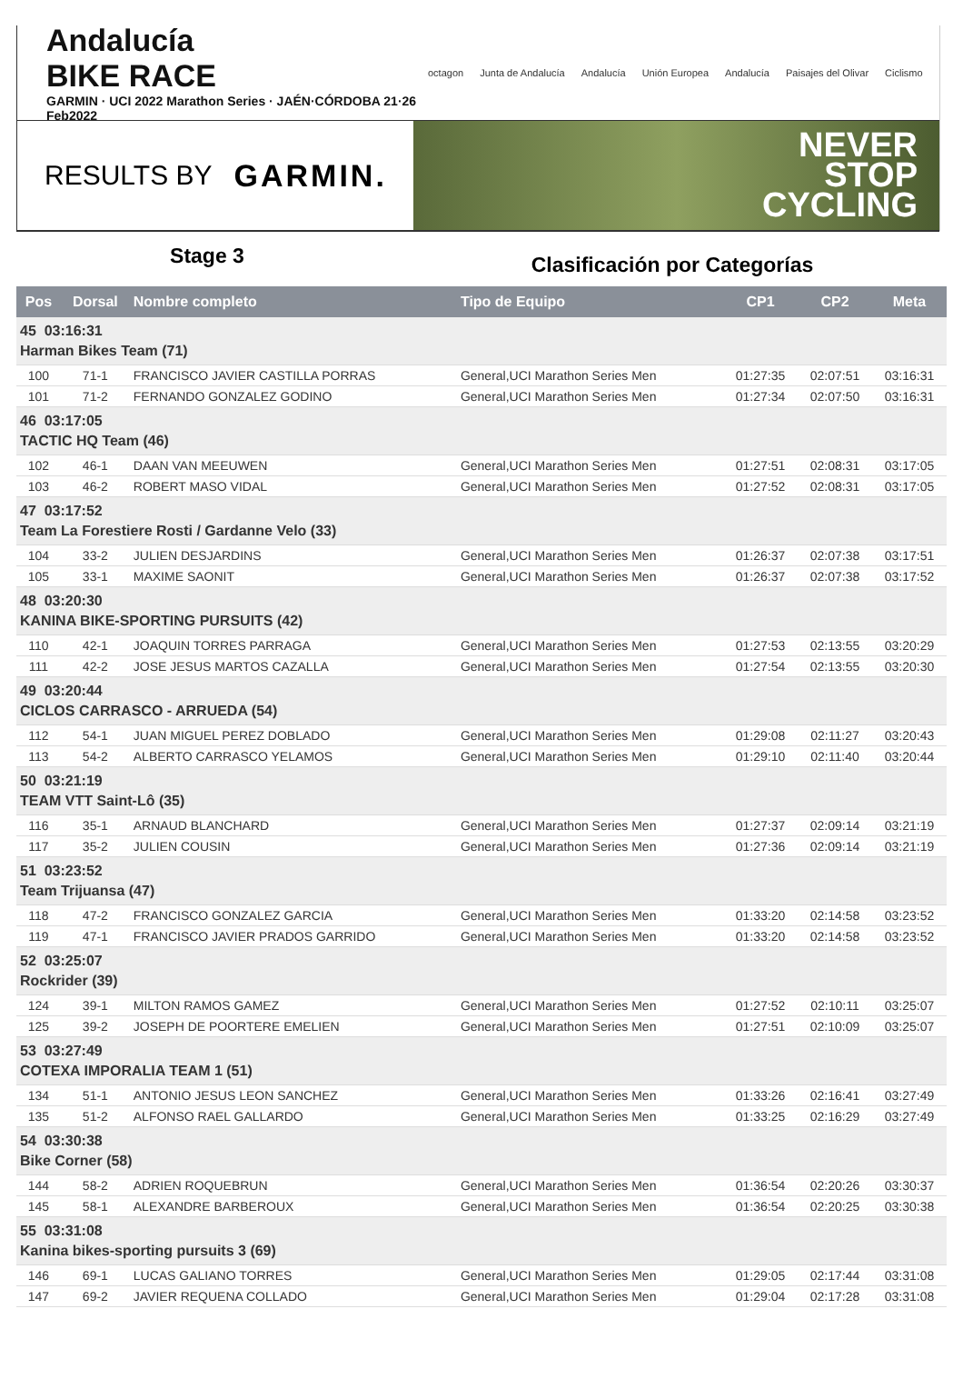Andalucía
BIKE RACE
GARMIN · UCI 2022 Marathon Series · JAÉN·CÓRDOBA 21·26 Feb2022
octagon Junta de Andalucía Andalucía Unión Europea Andalucía Paisajes del Olivar Ciclismo
RESULTS BY GARMIN.
NEVER
STOP
CYCLING
Stage 3
Clasificación por Categorías
| Pos | Dorsal | Nombre completo | Tipo de Equipo | CP1 | CP2 | Meta |
| --- | --- | --- | --- | --- | --- | --- |
| 45 03:16:31 | | | | | | |
| Harman Bikes Team (71) | | | | | | |
| 100 | 71-1 | FRANCISCO JAVIER CASTILLA PORRAS | General,UCI Marathon Series Men | 01:27:35 | 02:07:51 | 03:16:31 |
| 101 | 71-2 | FERNANDO GONZALEZ GODINO | General,UCI Marathon Series Men | 01:27:34 | 02:07:50 | 03:16:31 |
| 46 03:17:05 | | | | | | |
| TACTIC HQ Team (46) | | | | | | |
| 102 | 46-1 | DAAN VAN MEEUWEN | General,UCI Marathon Series Men | 01:27:51 | 02:08:31 | 03:17:05 |
| 103 | 46-2 | ROBERT MASO VIDAL | General,UCI Marathon Series Men | 01:27:52 | 02:08:31 | 03:17:05 |
| 47 03:17:52 | | | | | | |
| Team La Forestiere Rosti / Gardanne Velo (33) | | | | | | |
| 104 | 33-2 | JULIEN DESJARDINS | General,UCI Marathon Series Men | 01:26:37 | 02:07:38 | 03:17:51 |
| 105 | 33-1 | MAXIME SAONIT | General,UCI Marathon Series Men | 01:26:37 | 02:07:38 | 03:17:52 |
| 48 03:20:30 | | | | | | |
| KANINA BIKE-SPORTING PURSUITS (42) | | | | | | |
| 110 | 42-1 | JOAQUIN TORRES PARRAGA | General,UCI Marathon Series Men | 01:27:53 | 02:13:55 | 03:20:29 |
| 111 | 42-2 | JOSE JESUS MARTOS CAZALLA | General,UCI Marathon Series Men | 01:27:54 | 02:13:55 | 03:20:30 |
| 49 03:20:44 | | | | | | |
| CICLOS CARRASCO - ARRUEDA (54) | | | | | | |
| 112 | 54-1 | JUAN MIGUEL PEREZ DOBLADO | General,UCI Marathon Series Men | 01:29:08 | 02:11:27 | 03:20:43 |
| 113 | 54-2 | ALBERTO CARRASCO YELAMOS | General,UCI Marathon Series Men | 01:29:10 | 02:11:40 | 03:20:44 |
| 50 03:21:19 | | | | | | |
| TEAM VTT Saint-Lô (35) | | | | | | |
| 116 | 35-1 | ARNAUD BLANCHARD | General,UCI Marathon Series Men | 01:27:37 | 02:09:14 | 03:21:19 |
| 117 | 35-2 | JULIEN COUSIN | General,UCI Marathon Series Men | 01:27:36 | 02:09:14 | 03:21:19 |
| 51 03:23:52 | | | | | | |
| Team Trijuansa (47) | | | | | | |
| 118 | 47-2 | FRANCISCO GONZALEZ GARCIA | General,UCI Marathon Series Men | 01:33:20 | 02:14:58 | 03:23:52 |
| 119 | 47-1 | FRANCISCO JAVIER PRADOS GARRIDO | General,UCI Marathon Series Men | 01:33:20 | 02:14:58 | 03:23:52 |
| 52 03:25:07 | | | | | | |
| Rockrider (39) | | | | | | |
| 124 | 39-1 | MILTON RAMOS GAMEZ | General,UCI Marathon Series Men | 01:27:52 | 02:10:11 | 03:25:07 |
| 125 | 39-2 | JOSEPH DE POORTERE EMELIEN | General,UCI Marathon Series Men | 01:27:51 | 02:10:09 | 03:25:07 |
| 53 03:27:49 | | | | | | |
| COTEXA IMPORALIA TEAM 1 (51) | | | | | | |
| 134 | 51-1 | ANTONIO JESUS LEON SANCHEZ | General,UCI Marathon Series Men | 01:33:26 | 02:16:41 | 03:27:49 |
| 135 | 51-2 | ALFONSO RAEL GALLARDO | General,UCI Marathon Series Men | 01:33:25 | 02:16:29 | 03:27:49 |
| 54 03:30:38 | | | | | | |
| Bike Corner (58) | | | | | | |
| 144 | 58-2 | ADRIEN ROQUEBRUN | General,UCI Marathon Series Men | 01:36:54 | 02:20:26 | 03:30:37 |
| 145 | 58-1 | ALEXANDRE BARBEROUX | General,UCI Marathon Series Men | 01:36:54 | 02:20:25 | 03:30:38 |
| 55 03:31:08 | | | | | | |
| Kanina bikes-sporting pursuits 3 (69) | | | | | | |
| 146 | 69-1 | LUCAS GALIANO TORRES | General,UCI Marathon Series Men | 01:29:05 | 02:17:44 | 03:31:08 |
| 147 | 69-2 | JAVIER REQUENA COLLADO | General,UCI Marathon Series Men | 01:29:04 | 02:17:28 | 03:31:08 |